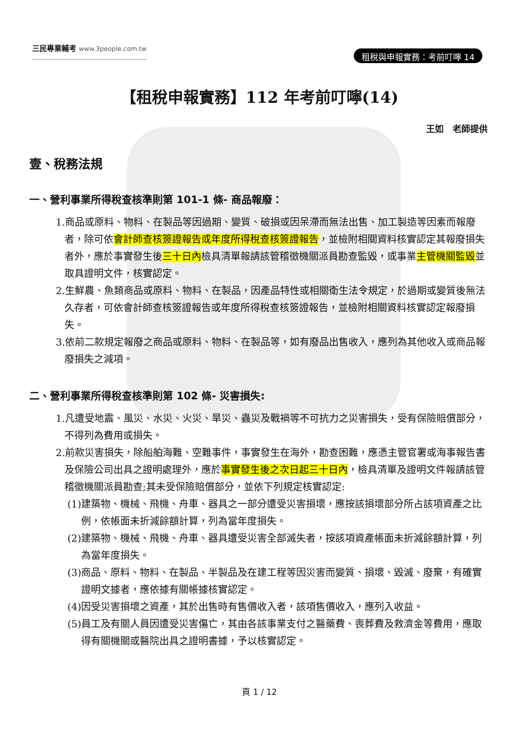三民專業輔考 www.3people.com.tw
租稅與申報實務：考前叮嚀 14
【租稅申報實務】112 年考前叮嚀(14)
王如　老師提供
壹、稅務法規
一、營利事業所得稅查核準則第 101-1 條- 商品報廢：
1.商品或原料、物料、在製品等因過期、變質、破損或因呆滯而無法出售、加工製造等因素而報廢者，除可依會計師查核簽證報告或年度所得稅查核簽證報告，並檢附相關資料核實認定其報廢損失者外，應於事實發生後三十日內檢具清單報請該管稽徵機關派員勘查監毀，或事業主管機關監毀並取具證明文件，核實認定。
2.生鮮農、魚類商品或原料、物料、在製品，因產品特性或相關衛生法令規定，於過期或變質後無法久存者，可依會計師查核簽證報告或年度所得稅查核簽證報告，並檢附相關資料核實認定報廢損失。
3.依前二款規定報廢之商品或原料、物料、在製品等，如有廢品出售收入，應列為其他收入或商品報廢損失之減項。
二、營利事業所得稅查核準則第 102 條- 災害損失:
1.凡遭受地震、風災、水災、火災、旱災、蟲災及戰禍等不可抗力之災害損失，受有保險賠償部分，不得列為費用或損失。
2.前款災害損失，除船舶海難、空難事件，事實發生在海外，勘查困難，應憑主管官署或海事報告書及保險公司出具之證明處理外，應於事實發生後之次日起三十日內，檢具清單及證明文件報請該管稽徵機關派員勘查;其未受保險賠償部分，並依下列規定核實認定:
(1)建築物、機械、飛機、舟車、器具之一部分遭受災害損壞，應按該損壞部分所占該項資產之比例，依帳面未折減餘額計算，列為當年度損失。
(2)建築物、機械、飛機、舟車、器具遭受災害全部滅失者，按該項資產帳面未折減餘額計算，列為當年度損失。
(3)商品、原料、物料、在製品、半製品及在建工程等因災害而變質、損壞、毀滅、廢棄，有確實證明文據者，應依據有關帳據核實認定。
(4)因受災害損壞之資產，其於出售時有售價收入者，該項售價收入，應列入收益。
(5)員工及有關人員因遭受災害傷亡，其由各該事業支付之醫藥費、喪葬費及救濟金等費用，應取得有關機關或醫院出具之證明書據，予以核實認定。
頁 1 / 12